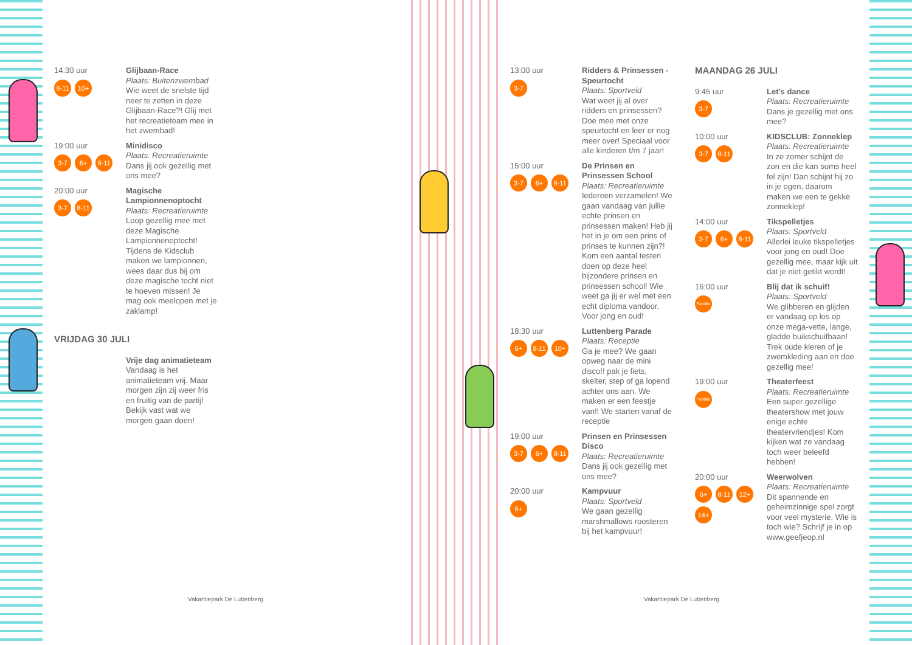14:30 uur
8-11 10+
Glijbaan-Race
Plaats: Buitenzwembad
Wie weet de snelste tijd neer te zetten in deze Glijbaan-Race?! Glij met het recreatieteam mee in het zwembad!
19:00 uur
3-7 6+ 8-11
Minidisco
Plaats: Recreatieruimte
Dans jij ook gezellig met ons mee?
20:00 uur
3-7 8-11
Magische Lampionnenoptocht
Plaats: Recreatieruimte
Loop gezellig mee met deze Magische Lampionnenoptocht! Tijdens de Kidsclub maken we lampionnen, wees daar dus bij om deze magische tocht niet te hoeven missen! Je mag ook meelopen met je zaklamp!
VRIJDAG 30 JULI
Vrije dag animatieteam
Vandaag is het animatieteam vrij. Maar morgen zijn zij weer fris en fruitig van de partij! Bekijk vast wat we morgen gaan doen!
Vakantiepark De Luttenberg
13:00 uur
3-7
Ridders & Prinsessen - Speurtocht
Plaats: Sportveld
Wat weet jij al over ridders en prinsessen? Doe mee met onze speurtocht en leer er nog meer over! Speciaal voor alle kinderen t/m 7 jaar!
15:00 uur
3-7 6+ 8-11
De Prinsen en Prinsessen School
Plaats: Recreatieruimte
Iedereen verzamelen! We gaan vandaag van jullie echte prinsen en prinsessen maken! Heb jij het in je om een prins of prinses te kunnen zijn?! Kom een aantal testen doen op deze heel bijzondere prinsen en prinsessen school! Wie weet ga jij er wel met een echt diploma vandoor. Voor jong en oud!
18:30 uur
6+ 8-11 10+
Luttenberg Parade
Plaats: Receptie
Ga je mee? We gaan opweg naar de mini disco!! pak je fiets, skelter, step of ga lopend achter ons aan. We maken er een feestje van!! We starten vanaf de receptie
19:00 uur
3-7 6+ 8-11
Prinsen en Prinsessen Disco
Plaats: Recreatieruimte
Dans jij ook gezellig met ons mee?
20:00 uur
6+
Kampvuur
Plaats: Sportveld
We gaan gezellig marshmallows roosteren bij het kampvuur!
MAANDAG 26 JULI
9:45 uur
3-7
Let's dance
Plaats: Recreatieruimte
Dans je gezellig met ons mee?
10:00 uur
3-7 8-11
KIDSCLUB: Zonneklep
Plaats: Recreatieruimte
In ze zomer schijnt de zon en die kan soms heel fel zijn! Dan schijnt hij zo in je ogen, daarom maken we een te gekke zonneklep!
14:00 uur
3-7 6+ 8-11
Tikspelletjes
Plaats: Sportveld
Allerlei leuke tikspelletjes voor jong en oud! Doe gezellig mee, maar kijk uit dat je niet getikt wordt!
16:00 uur
Familie
Blij dat ik schuif!
Plaats: Sportveld
We glibberen en glijden er vandaag op los op onze mega-vette, lange, gladde buikschuifbaan! Trek oude kleren of je zwemkleding aan en doe gezellig mee!
19:00 uur
Familie
Theaterfeest
Plaats: Recreatieruimte
Een super gezellige theatershow met jouw enige echte theatervriendjes! Kom kijken wat ze vandaag toch weer beleefd hebben!
20:00 uur
6+ 8-11 12+ 14+
Weerwolven
Plaats: Recreatieruimte
Dit spannende en geheimzinnige spel zorgt voor veel mysterie. Wie is toch wie? Schrijf je in op www.geefjeop.nl
Vakantiepark De Luttenberg